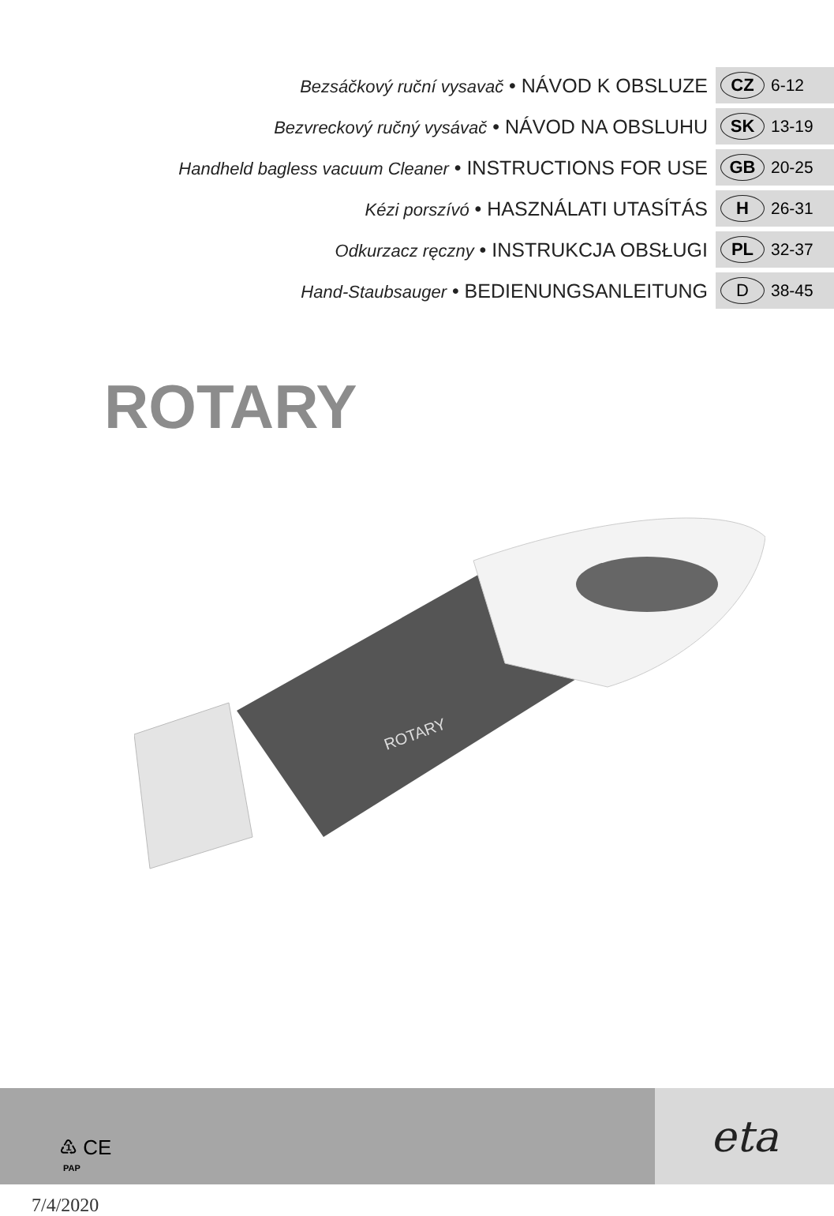Bezsáčkový ruční vysavač • NÁVOD K OBSLUZE CZ 6-12
Bezvreckový ručný vysávač • NÁVOD NA OBSLUHU SK 13-19
Handheld bagless vacuum Cleaner • INSTRUCTIONS FOR USE GB 20-25
Kézi porszívó • HASZNÁLATI UTASÍTÁS H 26-31
Odkurzacz ręczny • INSTRUKCJA OBSŁUGI PL 32-37
Hand-Staubsauger • BEDIENUNGSANLEITUNG D 38-45
ROTARY
ROTARY
♳ CE
PAP
7/4/2020
eta